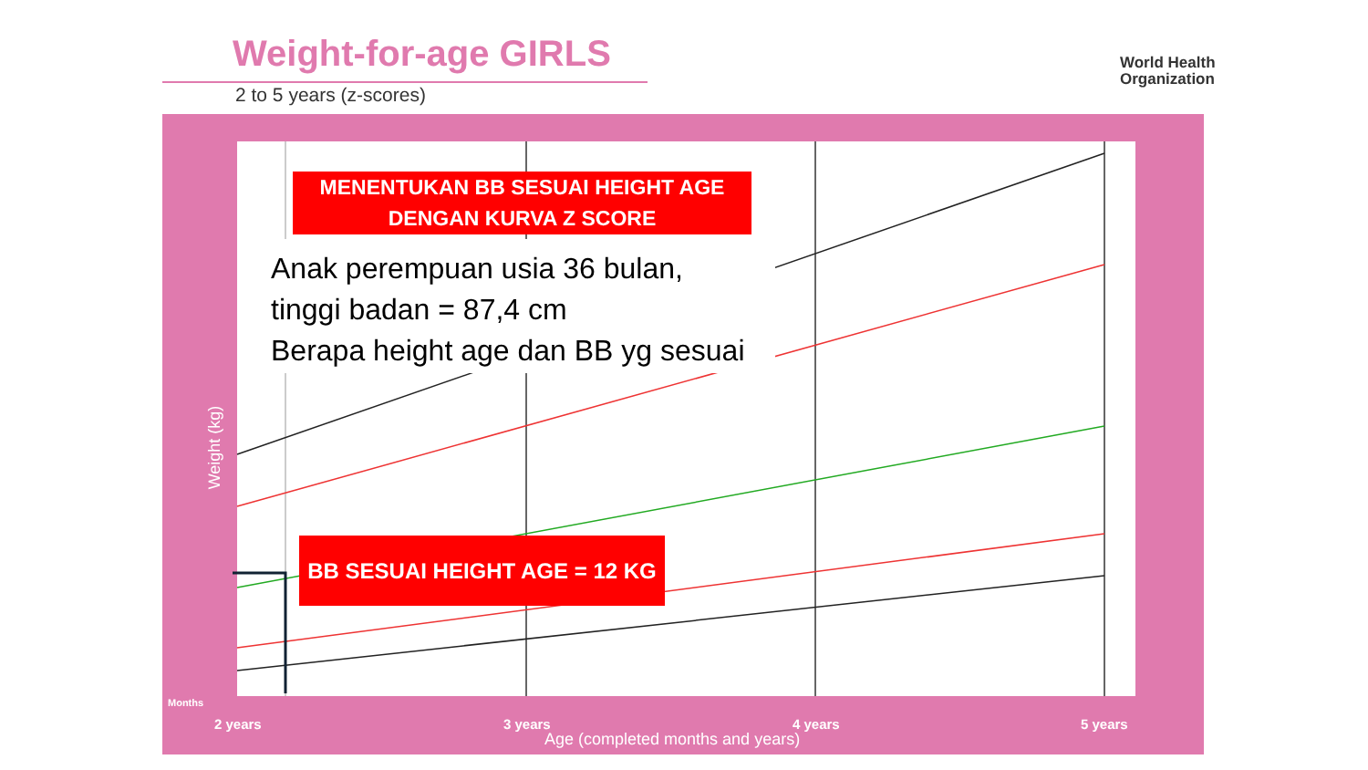Weight-for-age GIRLS
2 to 5 years (z-scores)
World Health
Organization
MENENTUKAN BB SESUAI HEIGHT AGE
DENGAN KURVA Z SCORE
Anak perempuan usia 36 bulan,
tinggi badan = 87,4 cm
Berapa height age dan BB yg sesuai
BB SESUAI HEIGHT AGE = 12 KG
Weight (kg)
Months
2 years 3 years 4 years 5 years
Age (completed months and years)